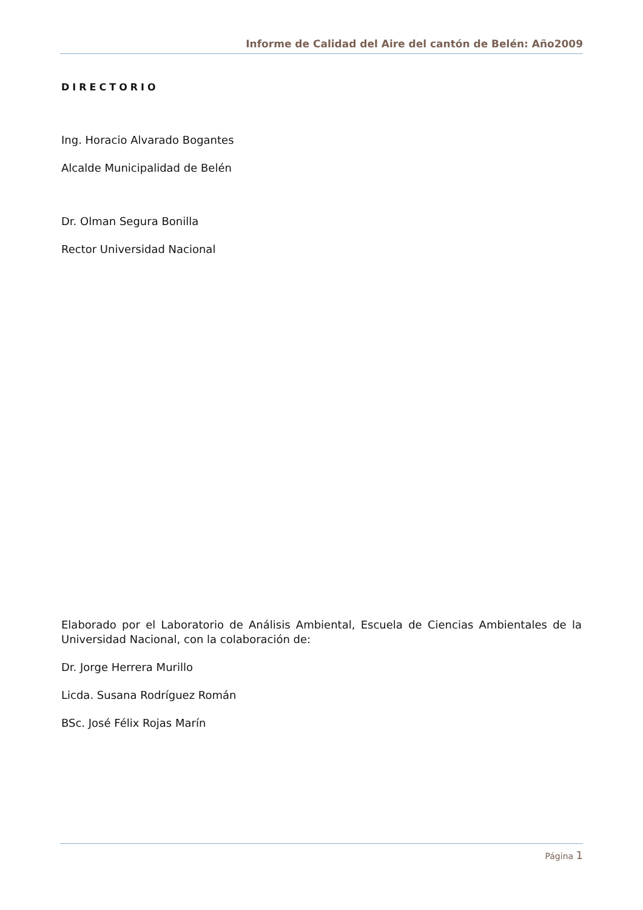Informe de Calidad del Aire del cantón de Belén: Año2009
DIRECTORIO
Ing. Horacio Alvarado Bogantes
Alcalde Municipalidad de Belén
Dr. Olman Segura Bonilla
Rector Universidad Nacional
Elaborado por el Laboratorio de Análisis Ambiental, Escuela de Ciencias Ambientales de la Universidad Nacional, con la colaboración de:
Dr. Jorge Herrera Murillo
Licda. Susana Rodríguez Román
BSc. José Félix Rojas Marín
Página 1